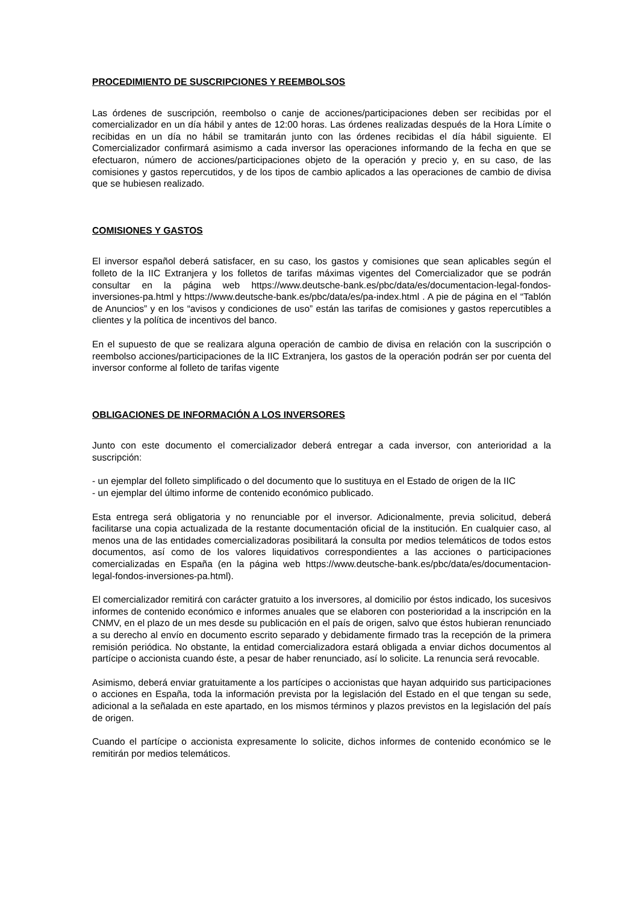PROCEDIMIENTO DE SUSCRIPCIONES Y REEMBOLSOS
Las órdenes de suscripción, reembolso o canje de acciones/participaciones deben ser recibidas por el comercializador en un día hábil y antes de 12:00 horas. Las órdenes realizadas después de la Hora Límite o recibidas en un día no hábil se tramitarán junto con las órdenes recibidas el día hábil siguiente. El Comercializador confirmará asimismo a cada inversor las operaciones informando de la fecha en que se efectuaron, número de acciones/participaciones objeto de la operación y precio y, en su caso, de las comisiones y gastos repercutidos, y de los tipos de cambio aplicados a las operaciones de cambio de divisa que se hubiesen realizado.
COMISIONES Y GASTOS
El inversor español deberá satisfacer, en su caso, los gastos y comisiones que sean aplicables según el folleto de la IIC Extranjera y los folletos de tarifas máximas vigentes del Comercializador que se podrán consultar en la página web https://www.deutsche-bank.es/pbc/data/es/documentacion-legal-fondos-inversiones-pa.html y https://www.deutsche-bank.es/pbc/data/es/pa-index.html . A pie de página en el “Tablón de Anuncios” y en los “avisos y condiciones de uso” están las tarifas de comisiones y gastos repercutibles a clientes y la política de incentivos del banco.
En el supuesto de que se realizara alguna operación de cambio de divisa en relación con la suscripción o reembolso acciones/participaciones de la IIC Extranjera, los gastos de la operación podrán ser por cuenta del inversor conforme al folleto de tarifas vigente
OBLIGACIONES DE INFORMACIÓN A LOS INVERSORES
Junto con este documento el comercializador deberá entregar a cada inversor, con anterioridad a la suscripción:
- un ejemplar del folleto simplificado o del documento que lo sustituya en el Estado de origen de la IIC
- un ejemplar del último informe de contenido económico publicado.
Esta entrega será obligatoria y no renunciable por el inversor. Adicionalmente, previa solicitud, deberá facilitarse una copia actualizada de la restante documentación oficial de la institución. En cualquier caso, al menos una de las entidades comercializadoras posibilitará la consulta por medios telemáticos de todos estos documentos, así como de los valores liquidativos correspondientes a las acciones o participaciones comercializadas en España (en la página web https://www.deutsche-bank.es/pbc/data/es/documentacion-legal-fondos-inversiones-pa.html).
El comercializador remitirá con carácter gratuito a los inversores, al domicilio por éstos indicado, los sucesivos informes de contenido económico e informes anuales que se elaboren con posterioridad a la inscripción en la CNMV, en el plazo de un mes desde su publicación en el país de origen, salvo que éstos hubieran renunciado a su derecho al envío en documento escrito separado y debidamente firmado tras la recepción de la primera remisión periódica. No obstante, la entidad comercializadora estará obligada a enviar dichos documentos al partícipe o accionista cuando éste, a pesar de haber renunciado, así lo solicite. La renuncia será revocable.
Asimismo, deberá enviar gratuitamente a los partícipes o accionistas que hayan adquirido sus participaciones o acciones en España, toda la información prevista por la legislación del Estado en el que tengan su sede, adicional a la señalada en este apartado, en los mismos términos y plazos previstos en la legislación del país de origen.
Cuando el partícipe o accionista expresamente lo solicite, dichos informes de contenido económico se le remitirán por medios telemáticos.